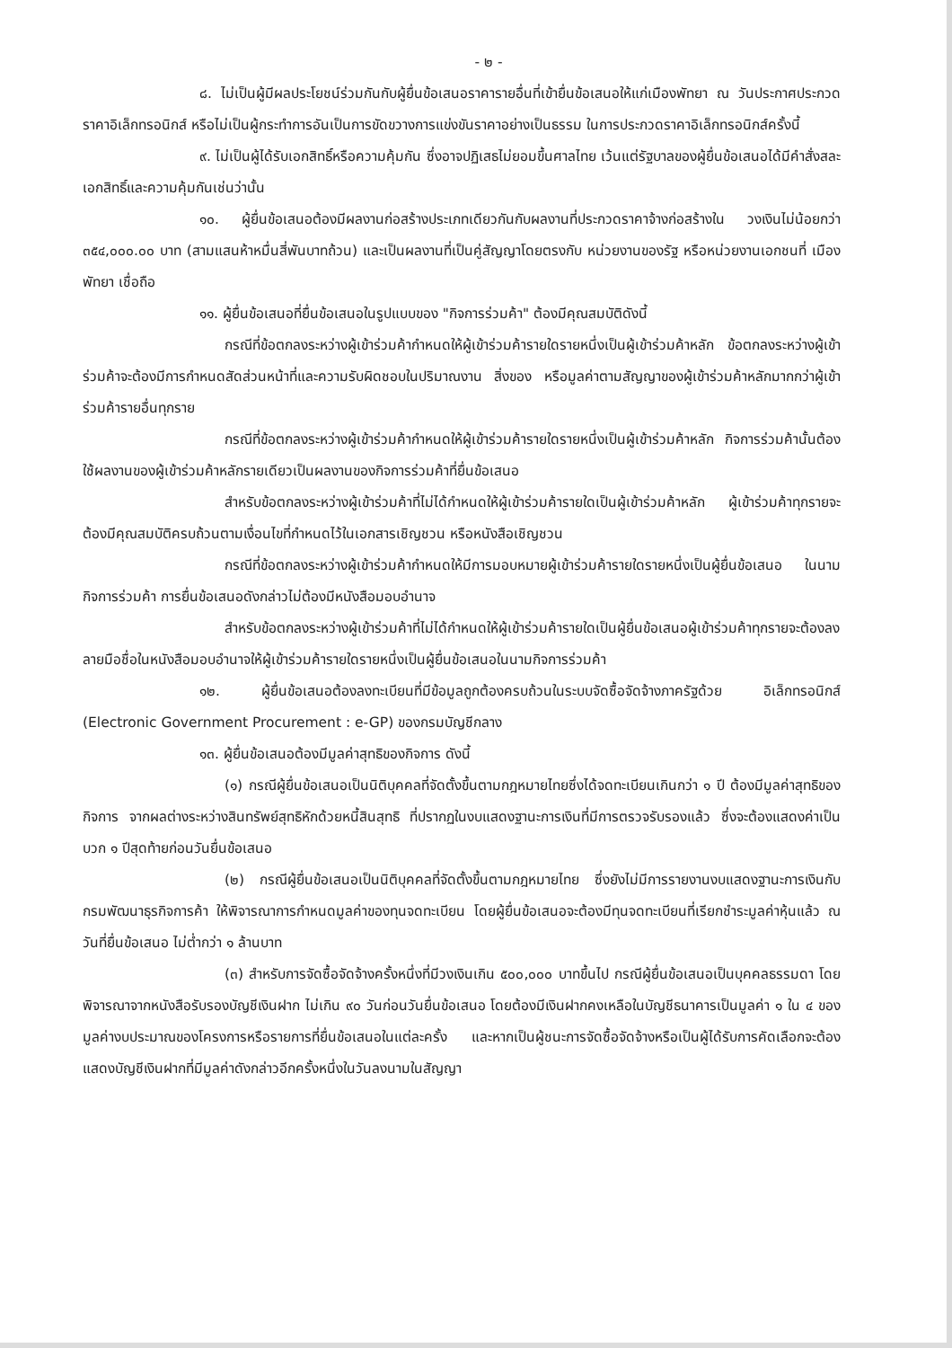- ๒ -
๘. ไม่เป็นผู้มีผลประโยชน์ร่วมกันกับผู้ยื่นข้อเสนอราคารายอื่นที่เข้ายื่นข้อเสนอให้แก่เมืองพัทยา ณ วันประกาศประกวดราคาอิเล็กทรอนิกส์ หรือไม่เป็นผู้กระทำการอันเป็นการขัดขวางการแข่งขันราคาอย่างเป็นธรรม ในการประกวดราคาอิเล็กทรอนิกส์ครั้งนี้
๙. ไม่เป็นผู้ได้รับเอกสิทธิ์หรือความคุ้มกัน ซึ่งอาจปฏิเสธไม่ยอมขึ้นศาลไทย เว้นแต่รัฐบาลของผู้ยื่นข้อเสนอได้มีคำสั่งสละเอกสิทธิ์และความคุ้มกันเช่นว่านั้น
๑๐. ผู้ยื่นข้อเสนอต้องมีผลงานก่อสร้างประเภทเดียวกันกับผลงานที่ประกวดราคาจ้างก่อสร้างใน วงเงินไม่น้อยกว่า ๓๕๔,๐๐๐.๐๐ บาท (สามแสนห้าหมื่นสี่พันบาทถ้วน) และเป็นผลงานที่เป็นคู่สัญญาโดยตรงกับ หน่วยงานของรัฐ หรือหน่วยงานเอกชนที่ เมืองพัทยา เชื่อถือ
๑๑. ผู้ยื่นข้อเสนอที่ยื่นข้อเสนอในรูปแบบของ "กิจการร่วมค้า" ต้องมีคุณสมบัติดังนี้
กรณีที่ข้อตกลงระหว่างผู้เข้าร่วมค้ากำหนดให้ผู้เข้าร่วมค้ารายใดรายหนึ่งเป็นผู้เข้าร่วมค้าหลัก ข้อตกลงระหว่างผู้เข้าร่วมค้าจะต้องมีการกำหนดสัดส่วนหน้าที่และความรับผิดชอบในปริมาณงาน สิ่งของ หรือมูลค่าตามสัญญาของผู้เข้าร่วมค้าหลักมากกว่าผู้เข้าร่วมค้ารายอื่นทุกราย
กรณีที่ข้อตกลงระหว่างผู้เข้าร่วมค้ากำหนดให้ผู้เข้าร่วมค้ารายใดรายหนึ่งเป็นผู้เข้าร่วมค้าหลัก กิจการร่วมค้านั้นต้องใช้ผลงานของผู้เข้าร่วมค้าหลักรายเดียวเป็นผลงานของกิจการร่วมค้าที่ยื่นข้อเสนอ
สำหรับข้อตกลงระหว่างผู้เข้าร่วมค้าที่ไม่ได้กำหนดให้ผู้เข้าร่วมค้ารายใดเป็นผู้เข้าร่วมค้าหลัก ผู้เข้าร่วมค้าทุกรายจะต้องมีคุณสมบัติครบถ้วนตามเงื่อนไขที่กำหนดไว้ในเอกสารเชิญชวน หรือหนังสือเชิญชวน
กรณีที่ข้อตกลงระหว่างผู้เข้าร่วมค้ากำหนดให้มีการมอบหมายผู้เข้าร่วมค้ารายใดรายหนึ่งเป็นผู้ยื่นข้อเสนอ ในนามกิจการร่วมค้า การยื่นข้อเสนอดังกล่าวไม่ต้องมีหนังสือมอบอำนาจ
สำหรับข้อตกลงระหว่างผู้เข้าร่วมค้าที่ไม่ได้กำหนดให้ผู้เข้าร่วมค้ารายใดเป็นผู้ยื่นข้อเสนอผู้เข้าร่วมค้าทุกรายจะต้องลงลายมือชื่อในหนังสือมอบอำนาจให้ผู้เข้าร่วมค้ารายใดรายหนึ่งเป็นผู้ยื่นข้อเสนอในนามกิจการร่วมค้า
๑๒. ผู้ยื่นข้อเสนอต้องลงทะเบียนที่มีข้อมูลถูกต้องครบถ้วนในระบบจัดซื้อจัดจ้างภาครัฐด้วย อิเล็กทรอนิกส์ (Electronic Government Procurement : e-GP) ของกรมบัญชีกลาง
๑๓. ผู้ยื่นข้อเสนอต้องมีมูลค่าสุทธิของกิจการ ดังนี้
(๑) กรณีผู้ยื่นข้อเสนอเป็นนิติบุคคลที่จัดตั้งขึ้นตามกฎหมายไทยซึ่งได้จดทะเบียนเกินกว่า ๑ ปี ต้องมีมูลค่าสุทธิของกิจการ จากผลต่างระหว่างสินทรัพย์สุทธิหักด้วยหนี้สินสุทธิ ที่ปรากฏในงบแสดงฐานะการเงินที่มีการตรวจรับรองแล้ว ซึ่งจะต้องแสดงค่าเป็นบวก ๑ ปีสุดท้ายก่อนวันยื่นข้อเสนอ
(๒) กรณีผู้ยื่นข้อเสนอเป็นนิติบุคคลที่จัดตั้งขึ้นตามกฎหมายไทย ซึ่งยังไม่มีการรายงานงบแสดงฐานะการเงินกับกรมพัฒนาธุรกิจการค้า ให้พิจารณาการกำหนดมูลค่าของทุนจดทะเบียน โดยผู้ยื่นข้อเสนอจะต้องมีทุนจดทะเบียนที่เรียกชำระมูลค่าหุ้นแล้ว ณ วันที่ยื่นข้อเสนอ ไม่ต่ำกว่า ๑ ล้านบาท
(๓) สำหรับการจัดซื้อจัดจ้างครั้งหนึ่งที่มีวงเงินเกิน ๕๐๐,๐๐๐ บาทขึ้นไป กรณีผู้ยื่นข้อเสนอเป็นบุคคลธรรมดา โดยพิจารณาจากหนังสือรับรองบัญชีเงินฝาก ไม่เกิน ๙๐ วันก่อนวันยื่นข้อเสนอ โดยต้องมีเงินฝากคงเหลือในบัญชีธนาคารเป็นมูลค่า ๑ ใน ๔ ของมูลค่างบประมาณของโครงการหรือรายการที่ยื่นข้อเสนอในแต่ละครั้ง และหากเป็นผู้ชนะการจัดซื้อจัดจ้างหรือเป็นผู้ได้รับการคัดเลือกจะต้องแสดงบัญชีเงินฝากที่มีมูลค่าดังกล่าวอีกครั้งหนึ่งในวันลงนามในสัญญา